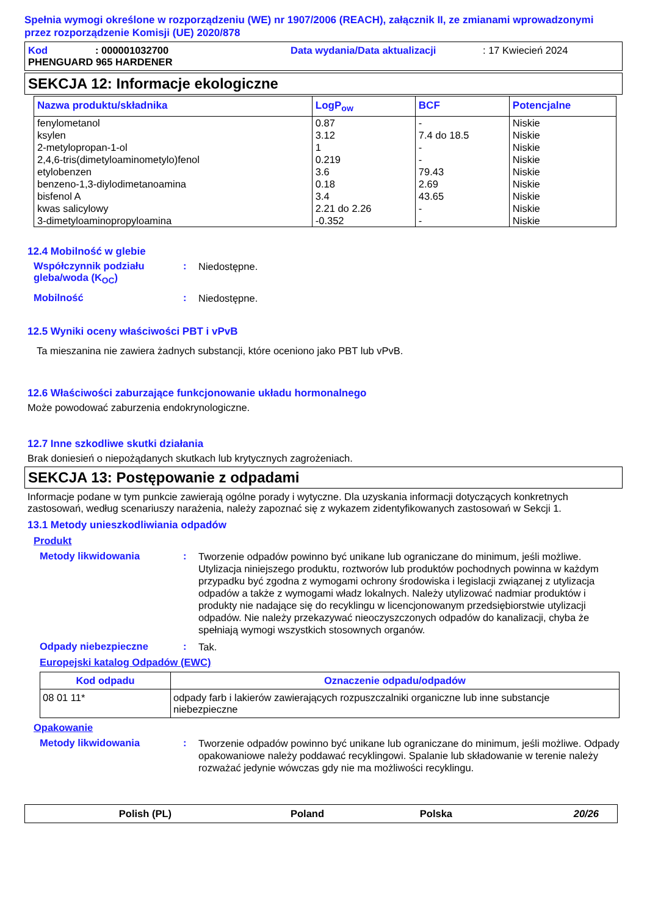Spełnia wymogi określone w rozporządzeniu (WE) nr 1907/2006 (REACH), załącznik II, ze zmianami wprowadzonymi przez rozporządzenie Komisji (UE) 2020/878
Kod: 000001032700 Data wydania/Data aktualizacji: 17 Kwiecień 2024
PHENGUARD 965 HARDENER
SEKCJA 12: Informacje ekologiczne
| Nazwa produktu/składnika | LogP<sub>ow</sub> | BCF | Potencjalne |
| --- | --- | --- | --- |
| fenylometanol ksylen 2-metylopropan-1-ol 2,4,6-tris(dimetyloaminometylo)fenol etylobenzen benzeno-1,3-diylodimetanoamina bisfenol A kwas salicylowy 3-dimetyloaminopropyloamina | 0.87 3.12 1 0.219 3.6 0.18 3.4 2.21 do 2.26 -0.352 | - 7.4 do 18.5 - - 79.43 2.69 43.65 - - | Niskie Niskie Niskie Niskie Niskie Niskie Niskie Niskie Niskie |
12.4 Mobilność w glebie
Współczynnik podziału gleba/woda (K<sub>OC</sub>): Niedostępne.
Mobilność: Niedostępne.
12.5 Wyniki oceny właściwości PBT i vPvB
Ta mieszanina nie zawiera żadnych substancji, które oceniono jako PBT lub vPvB.
12.6 Właściwości zaburzające funkcjonowanie układu hormonalnego
Może powodować zaburzenia endokrynologiczne.
12.7 Inne szkodliwe skutki działania
Brak doniesień o niepożądanych skutkach lub krytycznych zagrożeniach.
SEKCJA 13: Postępowanie z odpadami
Informacje podane w tym punkcie zawierają ogólne porady i wytyczne. Dla uzyskania informacji dotyczących konkretnych zastosowań, według scenariuszy narażenia, należy zapoznać się z wykazem zidentyfikowanych zastosowań w Sekcji 1.
13.1 Metody unieszkodliwiania odpadów
Produkt
Metody likwidowania: Tworzenie odpadów powinno być unikane lub ograniczane do minimum, jeśli możliwe. Utylizacja niniejszego produktu, roztworów lub produktów pochodnych powinna w każdym przypadku być zgodna z wymogami ochrony środowiska i legislacji związanej z utylizacja odpadów a także z wymogami władz lokalnych. Należy utylizować nadmiar produktów i produkty nie nadające się do recyklingu w licencjonowanym przedsiębiorstwie utylizacji odpadów. Nie należy przekazywać nieoczyszczonych odpadów do kanalizacji, chyba że spełniają wymogi wszystkich stosownych organów.
Odpady niebezpieczne: Tak.
Europejski katalog Odpadów (EWC)
| Kod odpadu | Oznaczenie odpadu/odpadów |
| --- | --- |
| 08 01 11* | odpady farb i lakierów zawierających rozpuszczalniki organiczne lub inne substancje niebezpieczne |
Opakowanie
Metody likwidowania: Tworzenie odpadów powinno być unikane lub ograniczane do minimum, jeśli możliwe. Odpady opakowaniowe należy poddawać recyklingowi. Spalanie lub składowanie w terenie należy rozważać jedynie wówczas gdy nie ma możliwości recyklingu.
Polish (PL) Poland Polska 20/26